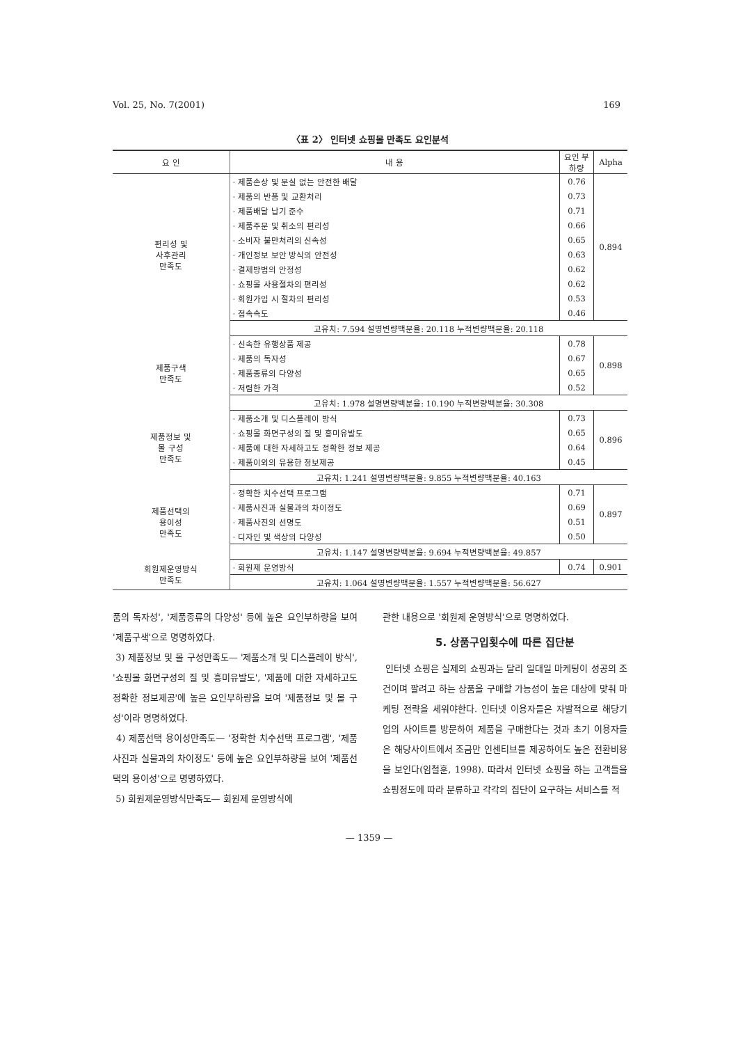Vol. 25, No. 7(2001) 169
〈표 2〉 인터넷 쇼핑몰 만족도 요인분석
| 요 인 | 내 용 | 요인 부하량 | Alpha |
| --- | --- | --- | --- |
| 편리성 및 사후관리 만족도 | · 제품손상 및 분실 없는 안전한 배달 | 0.76 | 0.894 |
| | · 제품의 반품 및 교환처리 | 0.73 | |
| | · 제품배달 납기 준수 | 0.71 | |
| | · 제품주문 및 취소의 편리성 | 0.66 | |
| | · 소비자 불만처리의 신속성 | 0.65 | |
| | · 개인정보 보안 방식의 안전성 | 0.63 | |
| | · 결제방법의 안정성 | 0.62 | |
| | · 쇼핑몰 사용절차의 편리성 | 0.62 | |
| | · 회원가입 시 절차의 편리성 | 0.53 | |
| | · 접속속도 | 0.46 | |
| | 고유치: 7.594 설명변량백분율: 20.118 누적변량백분율: 20.118 | | |
| 제품구색 만족도 | · 신속한 유행상품 제공 | 0.78 | 0.898 |
| | · 제품의 독자성 | 0.67 | |
| | · 제품종류의 다양성 | 0.65 | |
| | · 저렴한 가격 | 0.52 | |
| | 고유치: 1.978 설명변량백분율: 10.190 누적변량백분율: 30.308 | | |
| 제품정보 및 몰 구성 만족도 | · 제품소개 및 디스플레이 방식 | 0.73 | 0.896 |
| | · 쇼핑몰 화면구성의 질 및 흥미유발도 | 0.65 | |
| | · 제품에 대한 자세하고도 정확한 정보 제공 | 0.64 | |
| | · 제품이외의 유용한 정보제공 | 0.45 | |
| | 고유치: 1.241 설명변량백분율: 9.855 누적변량백분율: 40.163 | | |
| 제품선택의 용이성 만족도 | · 정확한 치수선택 프로그램 | 0.71 | 0.897 |
| | · 제품사진과 실물과의 차이정도 | 0.69 | |
| | · 제품사진의 선명도 | 0.51 | |
| | · 디자인 및 색상의 다양성 | 0.50 | |
| | 고유치: 1.147 설명변량백분율: 9.694 누적변량백분율: 49.857 | | |
| 회원제운영방식 만족도 | · 회원제 운영방식 | 0.74 | 0.901 |
| | 고유치: 1.064 설명변량백분율: 1.557 누적변량백분율: 56.627 | | |
품의 독자성', '제품종류의 다양성' 등에 높은 요인부하량을 보여 '제품구색'으로 명명하였다.
3) 제품정보 및 몰 구성만족도— '제품소개 및 디스플레이 방식', '쇼핑몰 화면구성의 질 및 흥미유발도', '제품에 대한 자세하고도 정확한 정보제공'에 높은 요인부하량을 보여 '제품정보 및 몰 구성'이라 명명하였다.
4) 제품선택 용이성만족도— '정확한 치수선택 프로그램', '제품사진과 실물과의 차이정도' 등에 높은 요인부하량을 보여 '제품선택의 용이성'으로 명명하였다.
5) 회원제운영방식만족도— 회원제 운영방식에
관한 내용으로 '회원제 운영방식'으로 명명하였다.
5. 상품구입횟수에 따른 집단분
인터넷 쇼핑은 실제의 쇼핑과는 달리 일대일 마케팅이 성공의 조건이며 팔려고 하는 상품을 구매할 가능성이 높은 대상에 맞춰 마케팅 전략을 세워야한다. 인터넷 이용자들은 자발적으로 해당기업의 사이트를 방문하여 제품을 구매한다는 것과 초기 이용자들은 해당사이트에서 조금만 인센티브를 제공하여도 높은 전환비용을 보인다(임철훈, 1998). 따라서 인터넷 쇼핑을 하는 고객들을 쇼핑정도에 따라 분류하고 각각의 집단이 요구하는 서비스를 적
— 1359 —